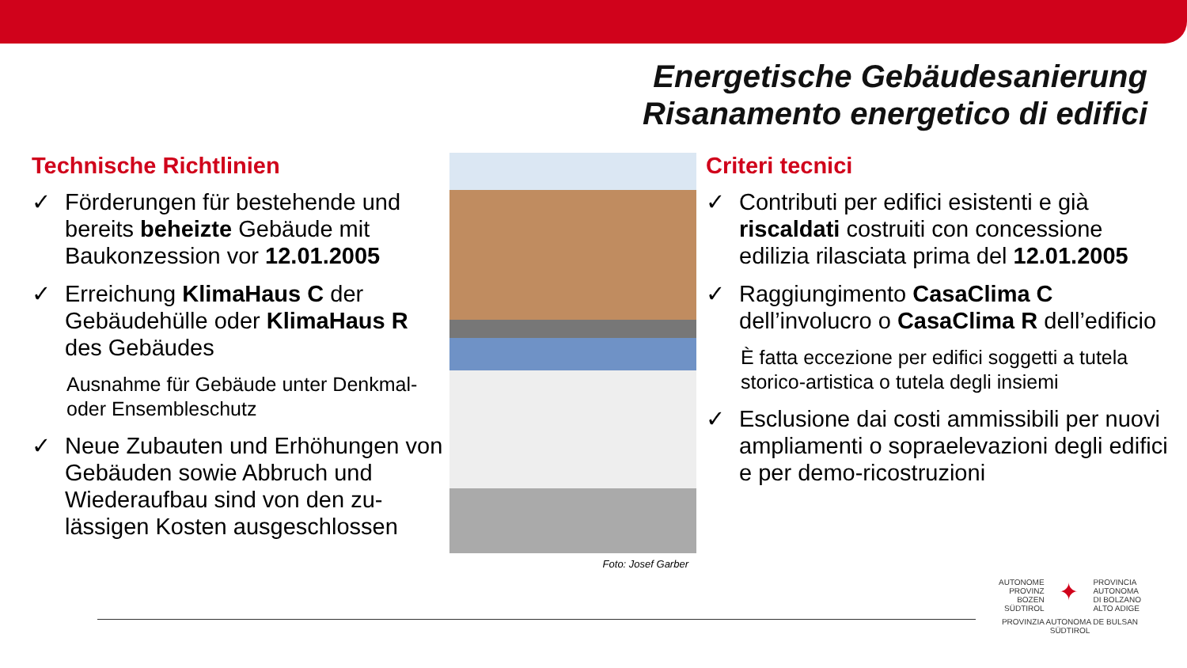Energetische Gebäudesanierung
Risanamento energetico di edifici
Technische Richtlinien
✓ Förderungen für bestehende und bereits beheizte Gebäude mit Baukonzession vor 12.01.2005
✓ Erreichung KlimaHaus C der Gebäudehülle oder KlimaHaus R des Gebäudes
Ausnahme für Gebäude unter Denkmal- oder Ensembleschutz
✓ Neue Zubauten und Erhöhungen von Gebäuden sowie Abbruch und Wiederaufbau sind von den zu-lässigen Kosten ausgeschlossen
Foto: Josef Garber
Criteri tecnici
✓ Contributi per edifici esistenti e già riscaldati costruiti con concessione edilizia rilasciata prima del 12.01.2005
✓ Raggiungimento CasaClima C dell’involucro o CasaClima R dell’edificio
È fatta eccezione per edifici soggetti a tutela storico-artistica o tutela degli insiemi
✓ Esclusione dai costi ammissibili per nuovi ampliamenti o sopraelevazioni degli edifici e per demo-ricostruzioni
AUTONOME
PROVINZ
BOZEN
SÜDTIROL ✦ PROVINCIA
AUTONOMA
DI BOLZANO
ALTO ADIGE
PROVINZIA AUTONOMA DE BULSAN
SÜDTIROL